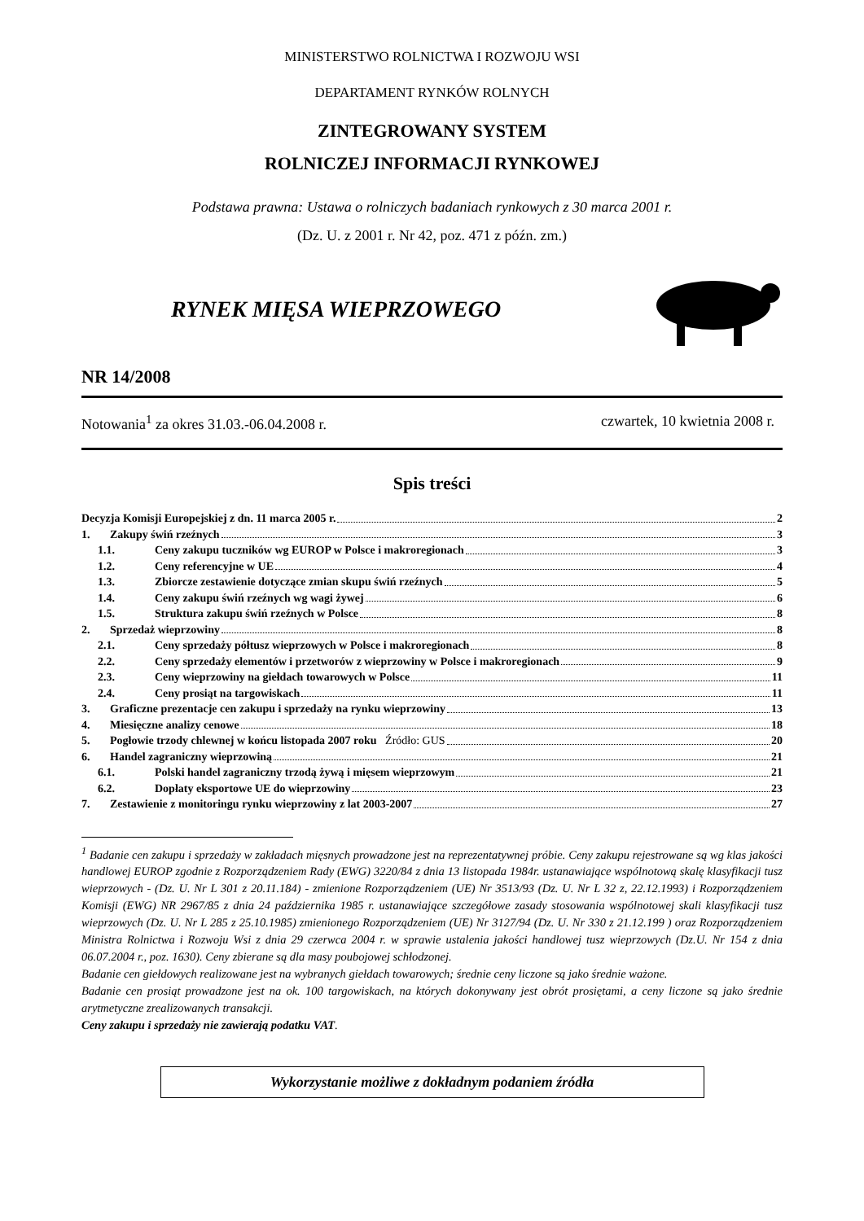MINISTERSTWO ROLNICTWA I ROZWOJU WSI
DEPARTAMENT RYNKÓW ROLNYCH
ZINTEGROWANY SYSTEM
ROLNICZEJ INFORMACJI RYNKOWEJ
Podstawa prawna: Ustawa o rolniczych badaniach rynkowych z 30 marca 2001 r.
(Dz. U. z 2001 r. Nr 42, poz. 471 z późn. zm.)
RYNEK MIĘSA WIEPRZOWEGO
NR 14/2008
Notowania<sup>1</sup> za okres 31.03.-06.04.2008 r. czwartek, 10 kwietnia 2008 r.
Spis treści
Decyzja Komisji Europejskiej z dn. 11 marca 2005 r. 2
1. Zakupy świń rzeźnych 3
1.1. Ceny zakupu tuczników wg EUROP w Polsce i makroregionach 3
1.2. Ceny referencyjne w UE 4
1.3. Zbiorcze zestawienie dotyczące zmian skupu świń rzeźnych 5
1.4. Ceny zakupu świń rzeźnych wg wagi żywej 6
1.5. Struktura zakupu świń rzeźnych w Polsce 8
2. Sprzedaż wieprzowiny 8
2.1. Ceny sprzedaży półtusz wieprzowych w Polsce i makroregionach 8
2.2. Ceny sprzedaży elementów i przetworów z wieprzowiny w Polsce i makroregionach 9
2.3. Ceny wieprzowiny na giełdach towarowych w Polsce 11
2.4. Ceny prosiąt na targowiskach 11
3. Graficzne prezentacje cen zakupu i sprzedaży na rynku wieprzowiny 13
4. Miesięczne analizy cenowe 18
5. Pogłowie trzody chlewnej w końcu listopada 2007 roku Źródło: GUS 20
6. Handel zagraniczny wieprzowiną 21
6.1. Polski handel zagraniczny trzodą żywą i mięsem wieprzowym 21
6.2. Dopłaty eksportowe UE do wieprzowiny 23
7. Zestawienie z monitoringu rynku wieprzowiny z lat 2003-2007 27
<sup>1</sup> Badanie cen zakupu i sprzedaży w zakładach mięsnych prowadzone jest na reprezentatywnej próbie. Ceny zakupu rejestrowane są wg klas jakości handlowej EUROP zgodnie z Rozporządzeniem Rady (EWG) 3220/84 z dnia 13 listopada 1984r. ustanawiające wspólnotową skalę klasyfikacji tusz wieprzowych - (Dz. U. Nr L 301 z 20.11.184) - zmienione Rozporządzeniem (UE) Nr 3513/93 (Dz. U. Nr L 32 z, 22.12.1993) i Rozporządzeniem Komisji (EWG) NR 2967/85 z dnia 24 października 1985 r. ustanawiające szczegółowe zasady stosowania wspólnotowej skali klasyfikacji tusz wieprzowych (Dz. U. Nr L 285 z 25.10.1985) zmienionego Rozporządzeniem (UE) Nr 3127/94 (Dz. U. Nr 330 z 21.12.199 ) oraz Rozporządzeniem Ministra Rolnictwa i Rozwoju Wsi z dnia 29 czerwca 2004 r. w sprawie ustalenia jakości handlowej tusz wieprzowych (Dz.U. Nr 154 z dnia 06.07.2004 r., poz. 1630). Ceny zbierane są dla masy poubojowej schłodzonej.
Badanie cen giełdowych realizowane jest na wybranych giełdach towarowych; średnie ceny liczone są jako średnie ważone.
Badanie cen prosiąt prowadzone jest na ok. 100 targowiskach, na których dokonywany jest obrót prosiętami, a ceny liczone są jako średnie arytmetyczne zrealizowanych transakcji.
Ceny zakupu i sprzedaży nie zawierają podatku VAT.
Wykorzystanie możliwe z dokładnym podaniem źródła